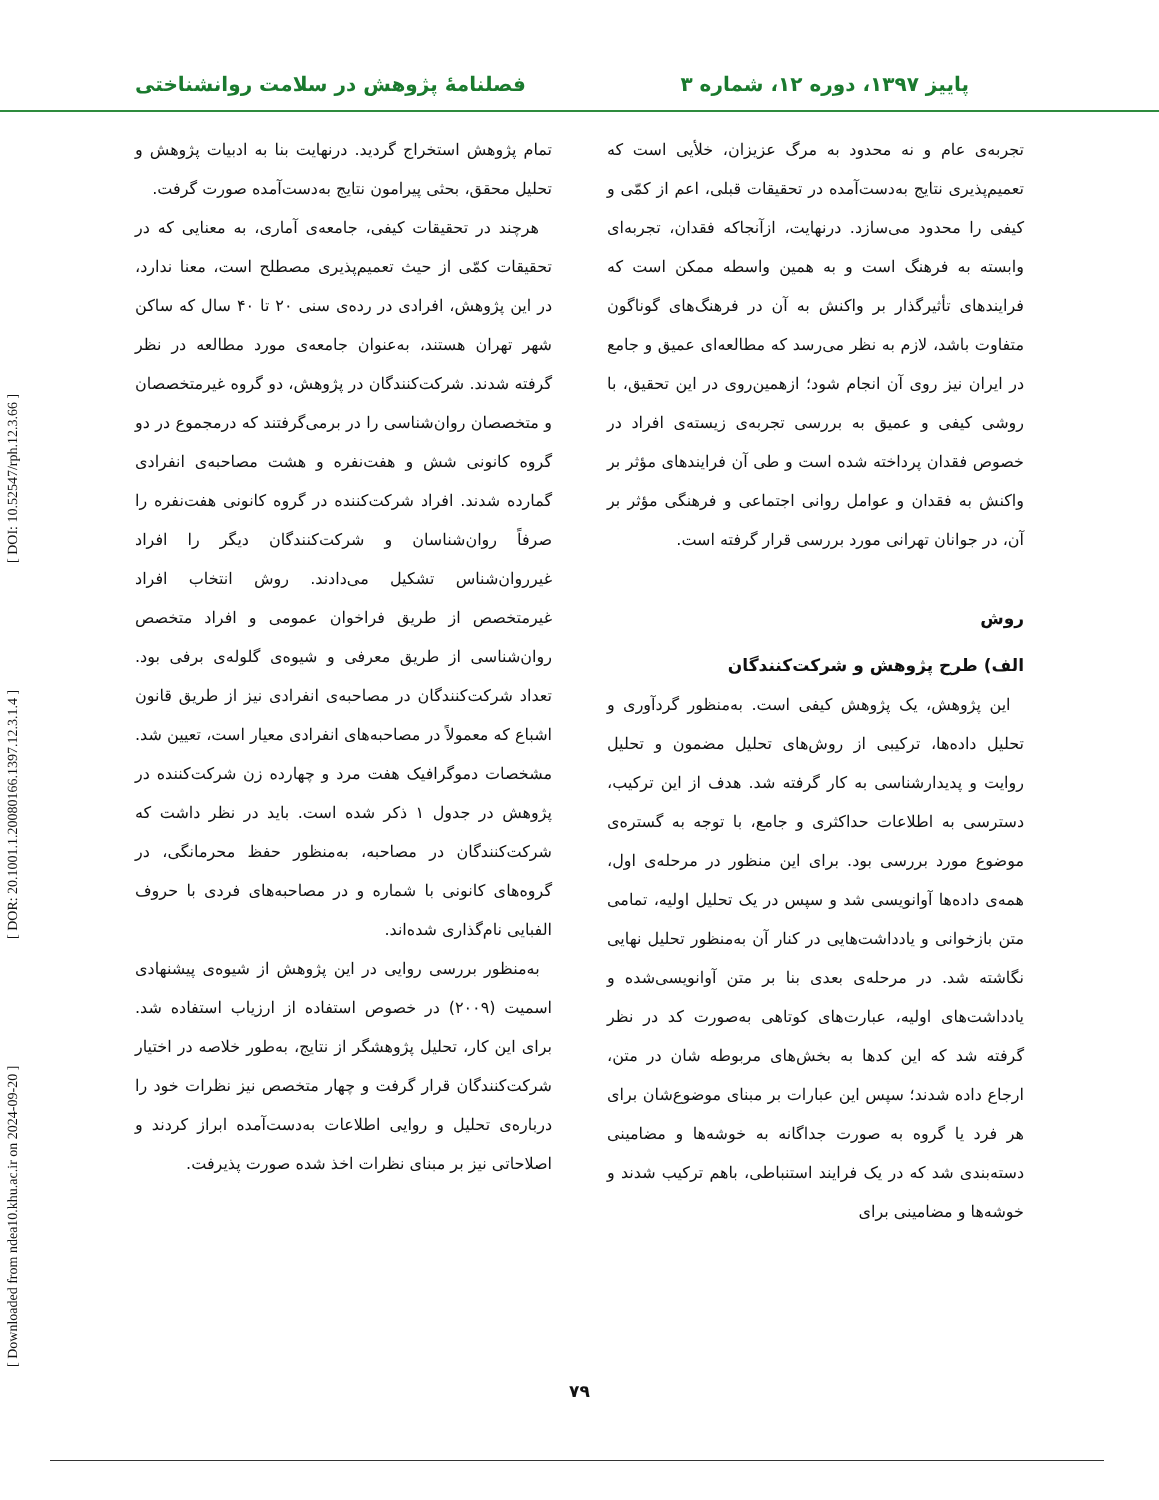پاییز ۱۳۹۷، دوره ۱۲، شماره ۳ فصلنامهٔ پژوهش در سلامت روانشناختی
تجربه‌ی عام و نه محدود به مرگ عزیزان، خلأیی است که تعمیم‌پذیری نتایج به‌دست‌آمده در تحقیقات قبلی، اعم از کمّی و کیفی را محدود می‌سازد. درنهایت، ازآنجاکه فقدان، تجربه‌ای وابسته به فرهنگ است و به همین واسطه ممکن است که فرایندهای تأثیرگذار بر واکنش به آن در فرهنگ‌های گوناگون متفاوت باشد، لازم به نظر می‌رسد که مطالعه‌ای عمیق و جامع در ایران نیز روی آن انجام شود؛ ازهمین‌روی در این تحقیق، با روشی کیفی و عمیق به بررسی تجربه‌ی زیسته‌ی افراد در خصوص فقدان پرداخته شده است و طی آن فرایندهای مؤثر بر واکنش به فقدان و عوامل روانی اجتماعی و فرهنگی مؤثر بر آن، در جوانان تهرانی مورد بررسی قرار گرفته است.
روش
الف) طرح پژوهش و شرکت‌کنندگان
این پژوهش، یک پژوهش کیفی است. به‌منظور گردآوری و تحلیل داده‌ها، ترکیبی از روش‌های تحلیل مضمون و تحلیل روایت و پدیدارشناسی به کار گرفته شد. هدف از این ترکیب، دسترسی به اطلاعات حداکثری و جامع، با توجه به گستره‌ی موضوع مورد بررسی بود. برای این منظور در مرحله‌ی اول، همه‌ی داده‌ها آوانویسی شد و سپس در یک تحلیل اولیه، تمامی متن بازخوانی و یادداشت‌هایی در کنار آن به‌منظور تحلیل نهایی نگاشته شد. در مرحله‌ی بعدی بنا بر متن آوانویسی‌شده و یادداشت‌های اولیه، عبارت‌های کوتاهی به‌صورت کد در نظر گرفته شد که این کدها به بخش‌های مربوطه شان در متن، ارجاع داده شدند؛ سپس این عبارات بر مبنای موضوع‌شان برای هر فرد یا گروه به صورت جداگانه به خوشه‌ها و مضامینی دسته‌بندی شد که در یک فرایند استنباطی، باهم ترکیب شدند و خوشه‌ها و مضامینی برای
تمام پژوهش استخراج گردید. درنهایت بنا به ادبیات پژوهش و تحلیل محقق، بحثی پیرامون نتایج به‌دست‌آمده صورت گرفت.
هرچند در تحقیقات کیفی، جامعه‌ی آماری، به معنایی که در تحقیقات کمّی از حیث تعمیم‌پذیری مصطلح است، معنا ندارد، در این پژوهش، افرادی در رده‌ی سنی ۲۰ تا ۴۰ سال که ساکن شهر تهران هستند، به‌عنوان جامعه‌ی مورد مطالعه در نظر گرفته شدند. شرکت‌کنندگان در پژوهش، دو گروه غیرمتخصصان و متخصصان روان‌شناسی را در برمی‌گرفتند که درمجموع در دو گروه کانونی شش و هفت‌نفره و هشت مصاحبه‌ی انفرادی گمارده شدند. افراد شرکت‌کننده در گروه کانونی هفت‌نفره را صرفاً روان‌شناسان و شرکت‌کنندگان دیگر را افراد غیرروان‌شناس تشکیل می‌دادند. روش انتخاب افراد غیرمتخصص از طریق فراخوان عمومی و افراد متخصص روان‌شناسی از طریق معرفی و شیوه‌ی گلوله‌ی برفی بود. تعداد شرکت‌کنندگان در مصاحبه‌ی انفرادی نیز از طریق قانون اشباع که معمولاً در مصاحبه‌های انفرادی معیار است، تعیین شد. مشخصات دموگرافیک هفت مرد و چهارده زن شرکت‌کننده در پژوهش در جدول ۱ ذکر شده است. باید در نظر داشت که شرکت‌کنندگان در مصاحبه، به‌منظور حفظ محرمانگی، در گروه‌های کانونی با شماره و در مصاحبه‌های فردی با حروف الفبایی نام‌گذاری شده‌اند.
به‌منظور بررسی روایی در این پژوهش از شیوه‌ی پیشنهادی اسمیت (۲۰۰۹) در خصوص استفاده از ارزیاب استفاده شد. برای این کار، تحلیل پژوهشگر از نتایج، به‌طور خلاصه در اختیار شرکت‌کنندگان قرار گرفت و چهار متخصص نیز نظرات خود را درباره‌ی تحلیل و روایی اطلاعات به‌دست‌آمده ابراز کردند و اصلاحاتی نیز بر مبنای نظرات اخذ شده صورت پذیرفت.
۷۹
[ Downloaded from ndea10.khu.ac.ir on 2024-09-20 ] [ DOR: 20.1001.1.20080166.1397.12.3.1.4 ] [ DOI: 10.52547/rph.12.3.66 ]